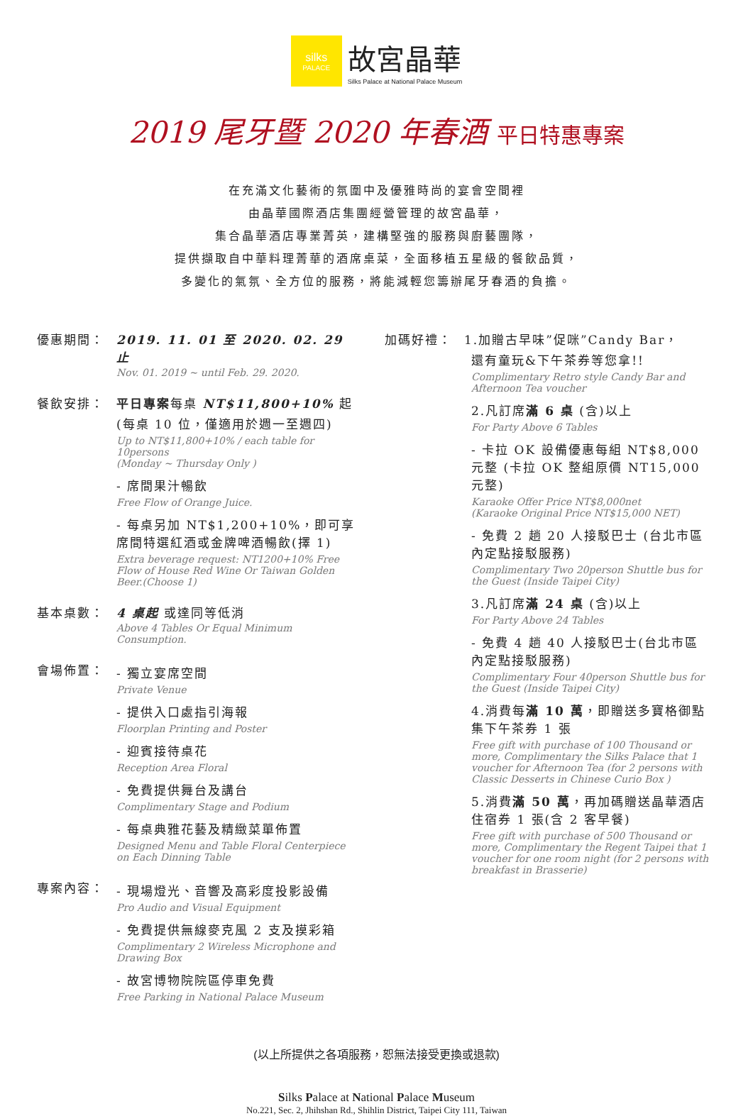silks
PALACE
故宮晶華
Silks Palace at National Palace Museum
2019 尾牙暨 2020 年春酒 平日特惠專案
在充滿文化藝術的氛圍中及優雅時尚的宴會空間裡
由晶華國際酒店集團經營管理的故宮晶華，
集合晶華酒店專業菁英，建構堅強的服務與廚藝團隊，
提供擷取自中華料理菁華的酒席桌菜，全面移植五星級的餐飲品質，
多變化的氣氛、全方位的服務，將能減輕您籌辦尾牙春酒的負擔。
優惠期間： 2019. 11. 01 至 2020. 02. 29 止
Nov. 01. 2019 ~ until Feb. 29. 2020.
餐飲安排： 平日專案每桌 NT$11,800+10% 起
(每桌 10 位，僅適用於週一至週四)
Up to NT$11,800+10% / each table for 10persons
(Monday ~ Thursday Only )
- 席間果汁暢飲
Free Flow of Orange Juice.
- 每桌另加 NT$1,200+10%，即可享 席間特選紅酒或金牌啤酒暢飲(擇 1)
Extra beverage request: NT1200+10% Free Flow of House Red Wine Or Taiwan Golden Beer.(Choose 1)
基本桌數： 4 桌起 或達同等低消
Above 4 Tables Or Equal Minimum Consumption.
會場佈置：
- 獨立宴席空間
Private Venue
- 提供入口處指引海報
Floorplan Printing and Poster
- 迎賓接待桌花
Reception Area Floral
- 免費提供舞台及講台
Complimentary Stage and Podium
- 每桌典雅花藝及精緻菜單佈置
Designed Menu and Table Floral Centerpiece on Each Dinning Table
專案內容：
- 現場燈光、音響及高彩度投影設備
Pro Audio and Visual Equipment
- 免費提供無線麥克風 2 支及摸彩箱
Complimentary 2 Wireless Microphone and Drawing Box
- 故宮博物院院區停車免費
Free Parking in National Palace Museum
加碼好禮： 1.加贈古早味”促咪”Candy Bar，
還有童玩&下午茶券等您拿!!
Complimentary Retro style Candy Bar and Afternoon Tea voucher
2.凡訂席滿 6 桌 (含)以上
For Party Above 6 Tables
- 卡拉 OK 設備優惠每組 NT$8,000 元整 (卡拉 OK 整組原價 NT15,000 元整)
Karaoke Offer Price NT$8,000net
(Karaoke Original Price NT$15,000 NET)
- 免費 2 趟 20 人接駁巴士 (台北市區內定點接駁服務)
Complimentary Two 20person Shuttle bus for the Guest (Inside Taipei City)
3.凡訂席滿 24 桌 (含)以上
For Party Above 24 Tables
- 免費 4 趟 40 人接駁巴士(台北市區內定點接駁服務)
Complimentary Four 40person Shuttle bus for the Guest (Inside Taipei City)
4.消費每滿 10 萬，即贈送多寶格御點集下午茶券 1 張
Free gift with purchase of 100 Thousand or more, Complimentary the Silks Palace that 1 voucher for Afternoon Tea (for 2 persons with Classic Desserts in Chinese Curio Box )
5.消費滿 50 萬，再加碼贈送晶華酒店住宿券 1 張(含 2 客早餐)
Free gift with purchase of 500 Thousand or more, Complimentary the Regent Taipei that 1 voucher for one room night (for 2 persons with breakfast in Brasserie)
(以上所提供之各項服務，恕無法接受更換或退款)
Silks Palace at National Palace Museum
No.221, Sec. 2, Jhihshan Rd., Shihlin District, Taipei City 111, Taiwan